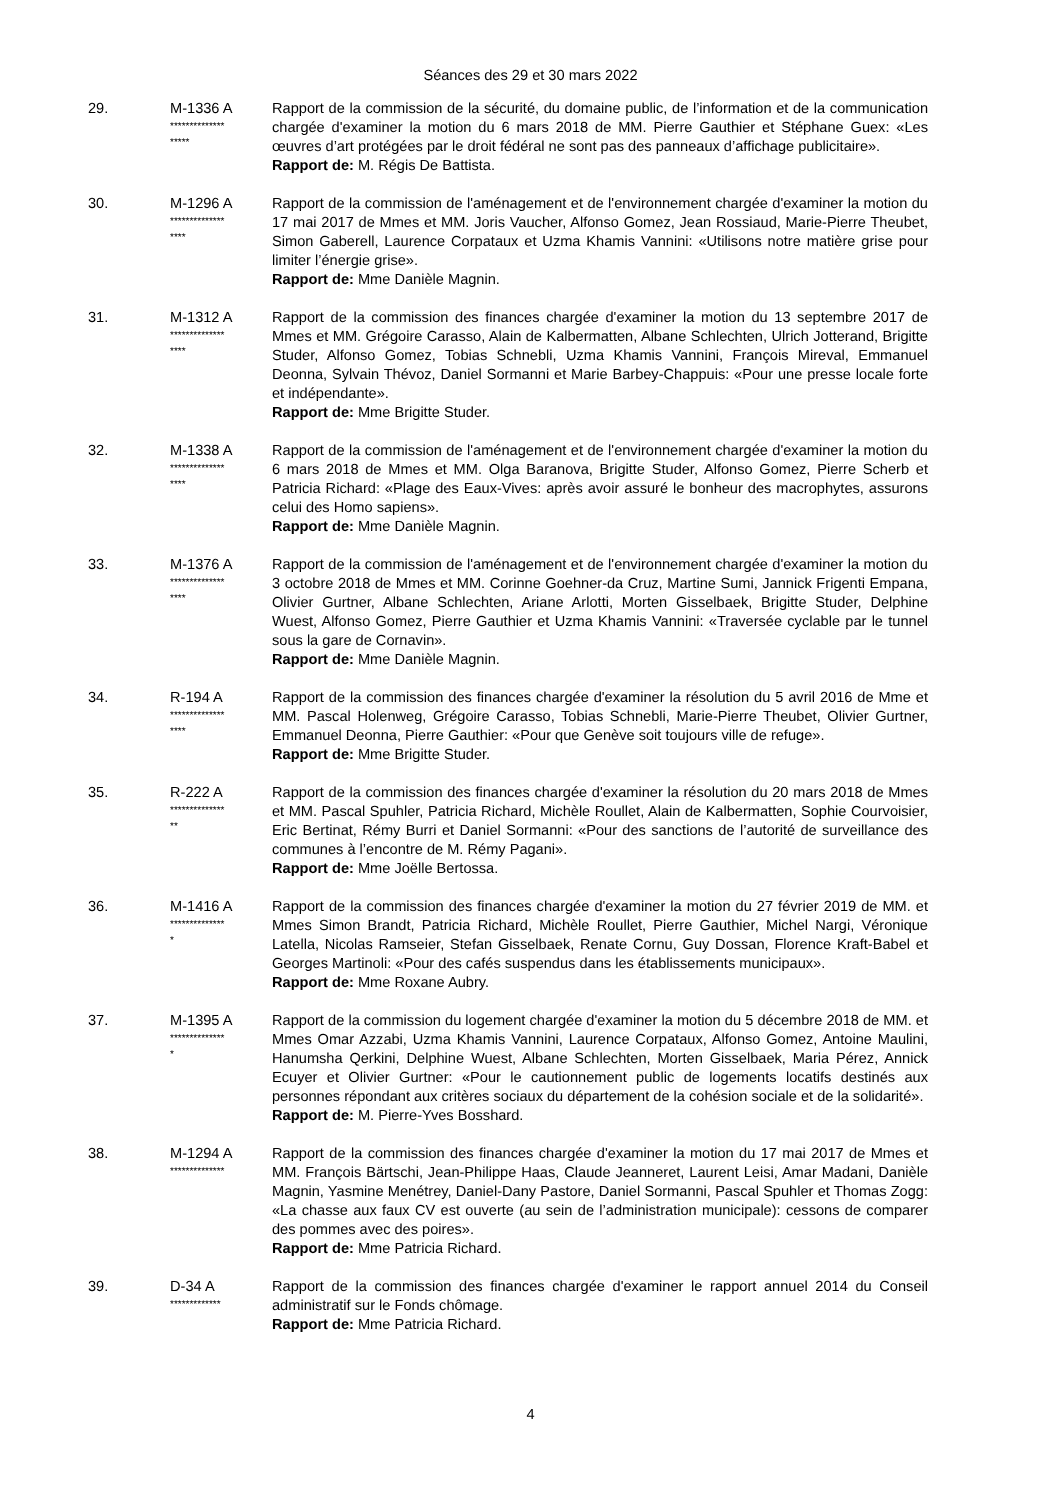Séances des 29 et 30 mars 2022
29. M-1336 A
**************
*****
Rapport de la commission de la sécurité, du domaine public, de l’information et de la communication chargée d'examiner la motion du 6 mars 2018 de MM. Pierre Gauthier et Stéphane Guex: «Les œuvres d’art protégées par le droit fédéral ne sont pas des panneaux d’affichage publicitaire».
Rapport de: M. Régis De Battista.
30. M-1296 A
**************
****
Rapport de la commission de l'aménagement et de l'environnement chargée d'examiner la motion du 17 mai 2017 de Mmes et MM. Joris Vaucher, Alfonso Gomez, Jean Rossiaud, Marie-Pierre Theubet, Simon Gaberell, Laurence Corpataux et Uzma Khamis Vannini: «Utilisons notre matière grise pour limiter l’énergie grise».
Rapport de: Mme Danièle Magnin.
31. M-1312 A
**************
****
Rapport de la commission des finances chargée d'examiner la motion du 13 septembre 2017 de Mmes et MM. Grégoire Carasso, Alain de Kalbermatten, Albane Schlechten, Ulrich Jotterand, Brigitte Studer, Alfonso Gomez, Tobias Schnebli, Uzma Khamis Vannini, François Mireval, Emmanuel Deonna, Sylvain Thévoz, Daniel Sormanni et Marie Barbey-Chappuis: «Pour une presse locale forte et indépendante».
Rapport de: Mme Brigitte Studer.
32. M-1338 A
**************
****
Rapport de la commission de l'aménagement et de l'environnement chargée d'examiner la motion du 6 mars 2018 de Mmes et MM. Olga Baranova, Brigitte Studer, Alfonso Gomez, Pierre Scherb et Patricia Richard: «Plage des Eaux-Vives: après avoir assuré le bonheur des macrophytes, assurons celui des Homo sapiens».
Rapport de: Mme Danièle Magnin.
33. M-1376 A
**************
****
Rapport de la commission de l'aménagement et de l'environnement chargée d'examiner la motion du 3 octobre 2018 de Mmes et MM. Corinne Goehner-da Cruz, Martine Sumi, Jannick Frigenti Empana, Olivier Gurtner, Albane Schlechten, Ariane Arlotti, Morten Gisselbaek, Brigitte Studer, Delphine Wuest, Alfonso Gomez, Pierre Gauthier et Uzma Khamis Vannini: «Traversée cyclable par le tunnel sous la gare de Cornavin».
Rapport de: Mme Danièle Magnin.
34. R-194 A
**************
****
Rapport de la commission des finances chargée d'examiner la résolution du 5 avril 2016 de Mme et MM. Pascal Holenweg, Grégoire Carasso, Tobias Schnebli, Marie-Pierre Theubet, Olivier Gurtner, Emmanuel Deonna, Pierre Gauthier: «Pour que Genève soit toujours ville de refuge».
Rapport de: Mme Brigitte Studer.
35. R-222 A
**************
**
Rapport de la commission des finances chargée d'examiner la résolution du 20 mars 2018 de Mmes et MM. Pascal Spuhler, Patricia Richard, Michèle Roullet, Alain de Kalbermatten, Sophie Courvoisier, Eric Bertinat, Rémy Burri et Daniel Sormanni: «Pour des sanctions de l’autorité de surveillance des communes à l’encontre de M. Rémy Pagani».
Rapport de: Mme Joëlle Bertossa.
36. M-1416 A
**************
*
Rapport de la commission des finances chargée d'examiner la motion du 27 février 2019 de MM. et Mmes Simon Brandt, Patricia Richard, Michèle Roullet, Pierre Gauthier, Michel Nargi, Véronique Latella, Nicolas Ramseier, Stefan Gisselbaek, Renate Cornu, Guy Dossan, Florence Kraft-Babel et Georges Martinoli: «Pour des cafés suspendus dans les établissements municipaux».
Rapport de: Mme Roxane Aubry.
37. M-1395 A
**************
*
Rapport de la commission du logement chargée d'examiner la motion du 5 décembre 2018 de MM. et Mmes Omar Azzabi, Uzma Khamis Vannini, Laurence Corpataux, Alfonso Gomez, Antoine Maulini, Hanumsha Qerkini, Delphine Wuest, Albane Schlechten, Morten Gisselbaek, Maria Pérez, Annick Ecuyer et Olivier Gurtner: «Pour le cautionnement public de logements locatifs destinés aux personnes répondant aux critères sociaux du département de la cohésion sociale et de la solidarité».
Rapport de: M. Pierre-Yves Bosshard.
38. M-1294 A
**************
Rapport de la commission des finances chargée d'examiner la motion du 17 mai 2017 de Mmes et MM. François Bärtschi, Jean-Philippe Haas, Claude Jeanneret, Laurent Leisi, Amar Madani, Danièle Magnin, Yasmine Menétrey, Daniel-Dany Pastore, Daniel Sormanni, Pascal Spuhler et Thomas Zogg: «La chasse aux faux CV est ouverte (au sein de l’administration municipale): cessons de comparer des pommes avec des poires».
Rapport de: Mme Patricia Richard.
39. D-34 A
*************
Rapport de la commission des finances chargée d'examiner le rapport annuel 2014 du Conseil administratif sur le Fonds chômage.
Rapport de: Mme Patricia Richard.
4